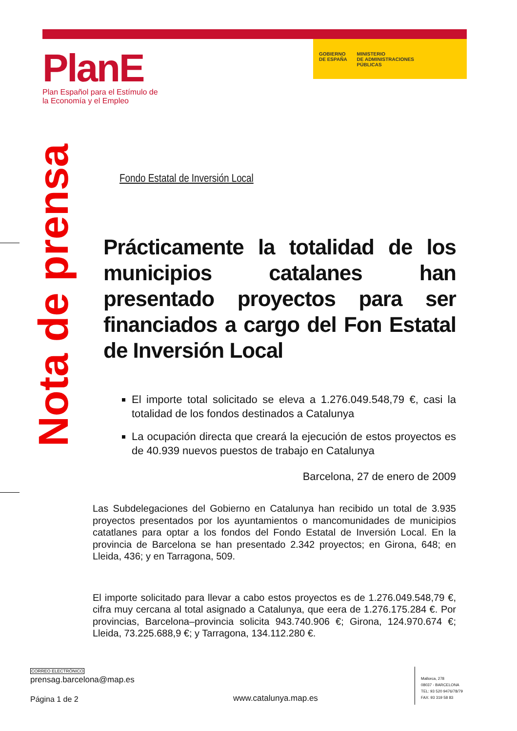GOBIERNO
DE ESPAÑA
MINISTERIO
DE ADMINISTRACIONES
PÚBLICAS
PlanE
Plan Español para el Estímulo de
la Economía y el Empleo
Nota de prensa
Fondo Estatal de Inversión Local
Prácticamente la totalidad de los municipios catalanes han presentado proyectos para ser financiados a cargo del Fon Estatal de Inversión Local
El importe total solicitado se eleva a 1.276.049.548,79 €, casi la totalidad de los fondos destinados a Catalunya
La ocupación directa que creará la ejecución de estos proyectos es de 40.939 nuevos puestos de trabajo en Catalunya
Barcelona, 27 de enero de 2009
Las Subdelegaciones del Gobierno en Catalunya han recibido un total de 3.935 proyectos presentados por los ayuntamientos o mancomunidades de municipios catatlanes para optar a los fondos del Fondo Estatal de Inversión Local. En la provincia de Barcelona se han presentado 2.342 proyectos; en Girona, 648; en Lleida, 436; y en Tarragona, 509.
El importe solicitado para llevar a cabo estos proyectos es de 1.276.049.548,79 €, cifra muy cercana al total asignado a Catalunya, que eera de 1.276.175.284 €. Por provincias, Barcelona–provincia solicita 943.740.906 €; Girona, 124.970.674 €; Lleida, 73.225.688,9 €; y Tarragona, 134.112.280 €.
CORREO ELECTRÓNICO
prensag.barcelona@map.es
Página 1 de 2
www.catalunya.map.es
Mallorca, 278
08037 - BARCELONA
TEL: 93 520 9476/78/79
FAX: 93 319 58 83